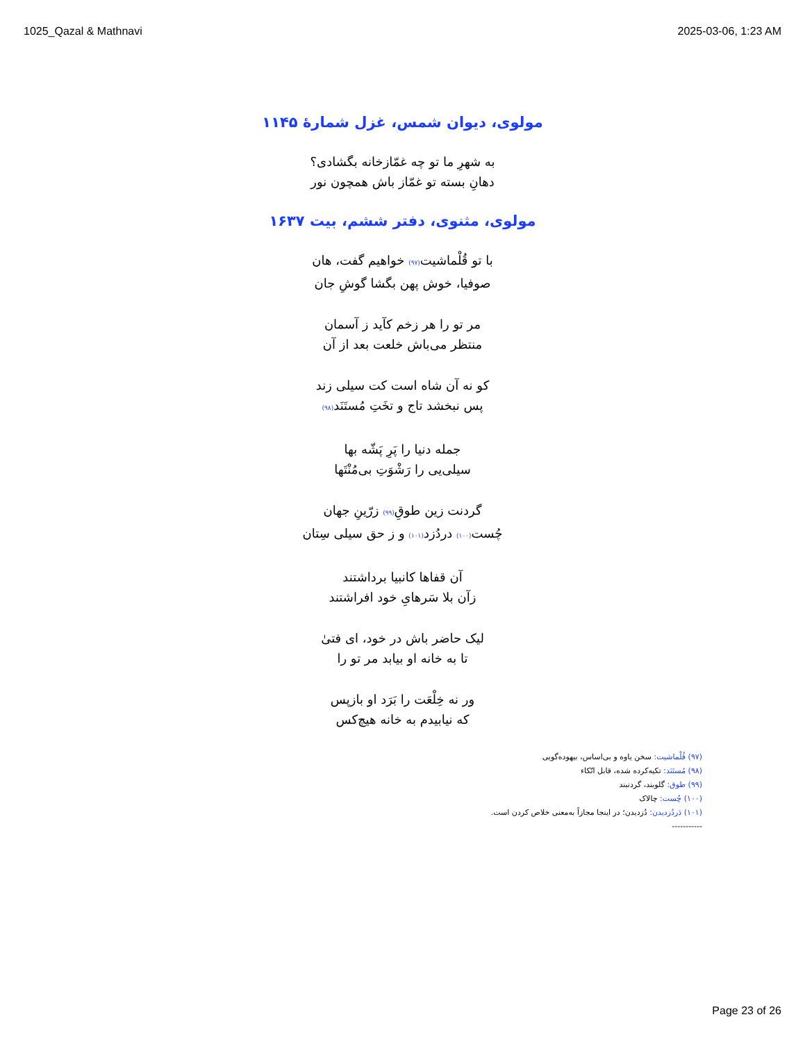1025_Qazal & Mathnavi 2025-03-06, 1:23 AM
مولوی، دیوان شمس، غزل شمارهٔ ۱۱۴۵
به شهرِ ما تو چه غمّازخانه بگشادی؟
دهانِ بسته تو غمّاز باش همچون نور
مولوی، مثنوی، دفتر ششم، بیت ۱۶۳۷
با تو قُلْماشیت(۹۷) خواهیم گفت، هان
صوفیا، خوش پهن بگشا گوشِ جان
مر تو را هر زخم کآید ز آسمان
منتظر می‌باش خلعت بعد از آن
کو نه آن شاه است کت سیلی زند
پس نبخشد تاج و تخَتِ مُستَنَد(۹۸)
جمله دنیا را پَرِ پَشّه بها
سیلی‌یی را رَشْوَتِ بی‌مُنْتَها
گردنت زین طوقِ(۹۹) زرّینِ جهان
چُست(۱۰۰) دردُزد(۱۰۱) و ز حق سیلی سِتان
آن قفاها کانبیا برداشتند
زآن بلا سَرهایِ خود افراشتند
لیک حاضر باش در خود، ای فتیٰ
تا به خانه او بیابد مر تو را
ور نه خِلْعَت را بَرَد او بازپس
که نیابیدم به خانه هیچ‌کس
(۹۷) قُلْماشیت: سخن یاوه و بی‌اساس، بیهوده‌گویی
(۹۸) مُستَنَد: تکیه‌کرده شده، قابل اتّکاء
(۹۹) طوق: گلوبند، گردنبند
(۱۰۰) چُست: چالاک
(۱۰۱) دَردُزدیدن: دُزدیدن؛ در اینجا مجازاً به‌معنی خلاص کردن است.
-----------
Page 23 of 26